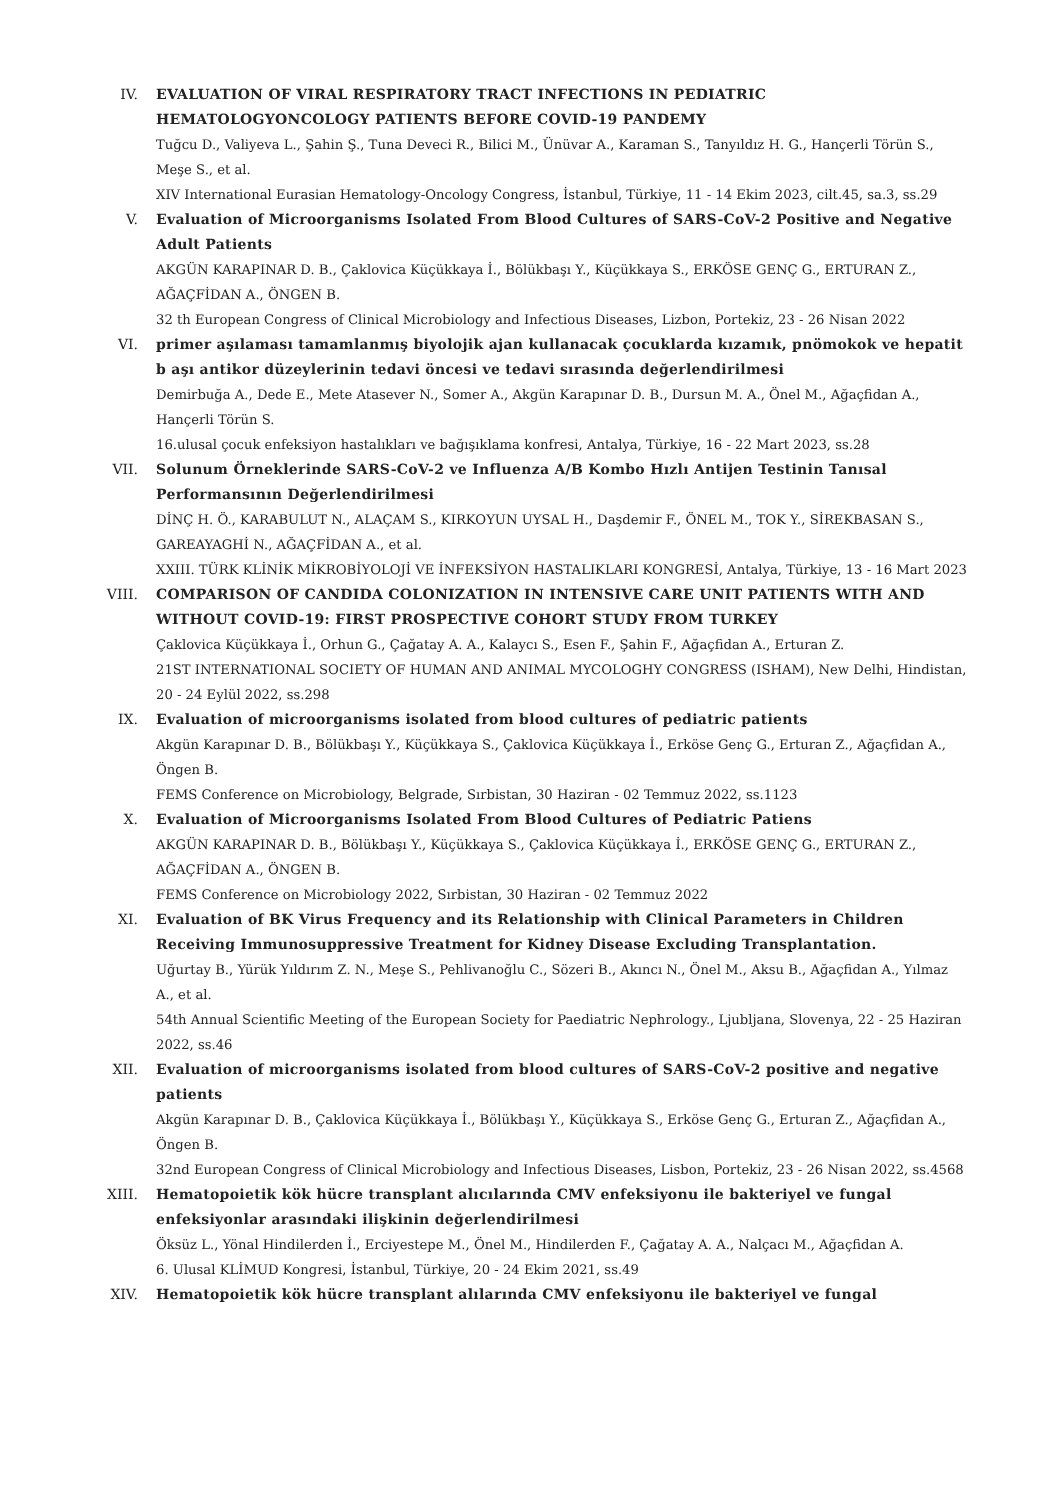IV. EVALUATION OF VIRAL RESPIRATORY TRACT INFECTIONS IN PEDIATRIC HEMATOLOGYONCOLOGY PATIENTS BEFORE COVID-19 PANDEMY
Tuğcu D., Valiyeva L., Şahin Ş., Tuna Deveci R., Bilici M., Ünüvar A., Karaman S., Tanyıldız H. G., Hançerli Törün S., Meşe S., et al.
XIV International Eurasian Hematology-Oncology Congress, İstanbul, Türkiye, 11 - 14 Ekim 2023, cilt.45, sa.3, ss.29
V. Evaluation of Microorganisms Isolated From Blood Cultures of SARS-CoV-2 Positive and Negative Adult Patients
AKGÜN KARAPINAR D. B., Çaklovica Küçükkaya İ., Bölükbaşı Y., Küçükkaya S., ERKÖSE GENÇ G., ERTURAN Z., AĞAÇFİDAN A., ÖNGEN B.
32 th European Congress of Clinical Microbiology and Infectious Diseases, Lizbon, Portekiz, 23 - 26 Nisan 2022
VI. primer aşılaması tamamlanmış biyolojik ajan kullanacak çocuklarda kızamık, pnömokok ve hepatit b aşı antikor düzeylerinin tedavi öncesi ve tedavi sırasında değerlendirilmesi
Demirbuğa A., Dede E., Mete Atasever N., Somer A., Akgün Karapınar D. B., Dursun M. A., Önel M., Ağaçfidan A., Hançerli Törün S.
16.ulusal çocuk enfeksiyon hastalıkları ve bağışıklama konfresi, Antalya, Türkiye, 16 - 22 Mart 2023, ss.28
VII. Solunum Örneklerinde SARS-CoV-2 ve Influenza A/B Kombo Hızlı Antijen Testinin Tanısal Performansının Değerlendirilmesi
DİNÇ H. Ö., KARABULUT N., ALAÇAM S., KIRKOYUN UYSAL H., Daşdemir F., ÖNEL M., TOK Y., SİREKBASAN S., GAREAYAGHİ N., AĞAÇFİDAN A., et al.
XXIII. TÜRK KLİNİK MİKROBİYOLOJİ VE İNFEKSİYON HASTALIKLARI KONGRESİ, Antalya, Türkiye, 13 - 16 Mart 2023
VIII. COMPARISON OF CANDIDA COLONIZATION IN INTENSIVE CARE UNIT PATIENTS WITH AND WITHOUT COVID-19: FIRST PROSPECTIVE COHORT STUDY FROM TURKEY
Çaklovica Küçükkaya İ., Orhun G., Çağatay A. A., Kalaycı S., Esen F., Şahin F., Ağaçfidan A., Erturan Z.
21ST INTERNATIONAL SOCIETY OF HUMAN AND ANIMAL MYCOLOGHY CONGRESS (ISHAM), New Delhi, Hindistan, 20 - 24 Eylül 2022, ss.298
IX. Evaluation of microorganisms isolated from blood cultures of pediatric patients
Akgün Karapınar D. B., Bölükbaşı Y., Küçükkaya S., Çaklovica Küçükkaya İ., Erköse Genç G., Erturan Z., Ağaçfidan A., Öngen B.
FEMS Conference on Microbiology, Belgrade, Sırbistan, 30 Haziran - 02 Temmuz 2022, ss.1123
X. Evaluation of Microorganisms Isolated From Blood Cultures of Pediatric Patiens
AKGÜN KARAPINAR D. B., Bölükbaşı Y., Küçükkaya S., Çaklovica Küçükkaya İ., ERKÖSE GENÇ G., ERTURAN Z., AĞAÇFİDAN A., ÖNGEN B.
FEMS Conference on Microbiology 2022, Sırbistan, 30 Haziran - 02 Temmuz 2022
XI. Evaluation of BK Virus Frequency and its Relationship with Clinical Parameters in Children Receiving Immunosuppressive Treatment for Kidney Disease Excluding Transplantation.
Uğurtay B., Yürük Yıldırım Z. N., Meşe S., Pehlivanoğlu C., Sözeri B., Akıncı N., Önel M., Aksu B., Ağaçfidan A., Yılmaz A., et al.
54th Annual Scientific Meeting of the European Society for Paediatric Nephrology., Ljubljana, Slovenya, 22 - 25 Haziran 2022, ss.46
XII. Evaluation of microorganisms isolated from blood cultures of SARS-CoV-2 positive and negative patients
Akgün Karapınar D. B., Çaklovica Küçükkaya İ., Bölükbaşı Y., Küçükkaya S., Erköse Genç G., Erturan Z., Ağaçfidan A., Öngen B.
32nd European Congress of Clinical Microbiology and Infectious Diseases, Lisbon, Portekiz, 23 - 26 Nisan 2022, ss.4568
XIII. Hematopoietik kök hücre transplant alıcılarında CMV enfeksiyonu ile bakteriyel ve fungal enfeksiyonlar arasındaki ilişkinin değerlendirilmesi
Öksüz L., Yönal Hindilerden İ., Erciyestepe M., Önel M., Hindilerden F., Çağatay A. A., Nalçacı M., Ağaçfidan A.
6. Ulusal KLİMUD Kongresi, İstanbul, Türkiye, 20 - 24 Ekim 2021, ss.49
XIV. Hematopoietik kök hücre transplant alılarında CMV enfeksiyonu ile bakteriyel ve fungal